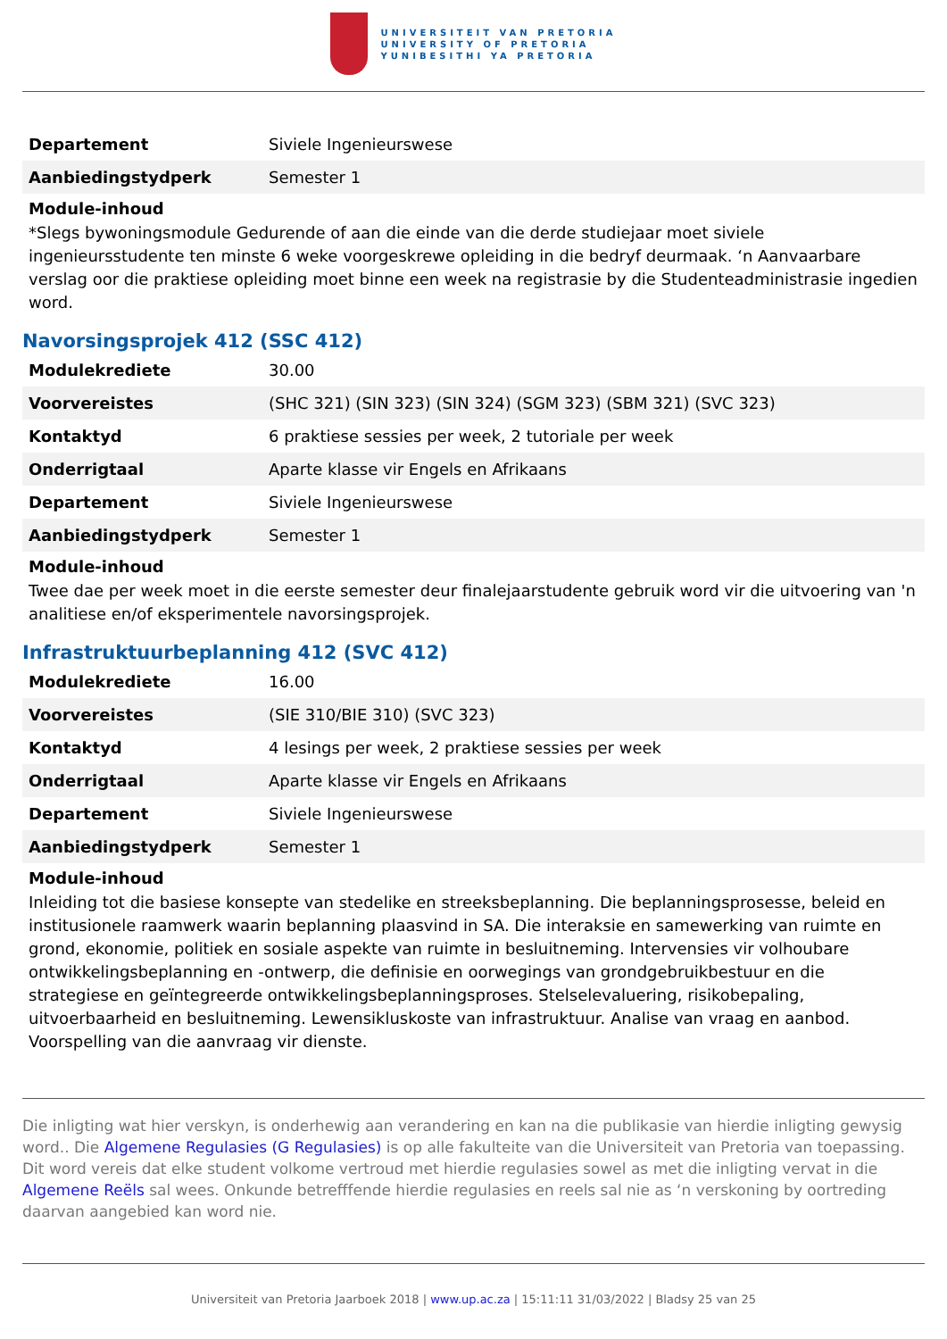UNIVERSITEIT VAN PRETORIA
UNIVERSITY OF PRETORIA
YUNIBESITHI YA PRETORIA
| Departement | Siviele Ingenieurswese |
| Aanbiedingstydperk | Semester 1 |
Module-inhoud
*Slegs bywoningsmodule Gedurende of aan die einde van die derde studiejaar moet siviele ingenieursstudente ten minste 6 weke voorgeskrewe opleiding in die bedryf deurmaak. ‘n Aanvaarbare verslag oor die praktiese opleiding moet binne een week na registrasie by die Studenteadministrasie ingedien word.
Navorsingsprojek 412 (SSC 412)
| Modulekrediete | 30.00 |
| Voorvereistes | (SHC 321) (SIN 323) (SIN 324) (SGM 323) (SBM 321) (SVC 323) |
| Kontaktyd | 6 praktiese sessies per week, 2 tutoriale per week |
| Onderrigtaal | Aparte klasse vir Engels en Afrikaans |
| Departement | Siviele Ingenieurswese |
| Aanbiedingstydperk | Semester 1 |
Module-inhoud
Twee dae per week moet in die eerste semester deur finalejaarstudente gebruik word vir die uitvoering van 'n analitiese en/of eksperimentele navorsingsprojek.
Infrastruktuurbeplanning 412 (SVC 412)
| Modulekrediete | 16.00 |
| Voorvereistes | (SIE 310/BIE 310) (SVC 323) |
| Kontaktyd | 4 lesings per week, 2 praktiese sessies per week |
| Onderrigtaal | Aparte klasse vir Engels en Afrikaans |
| Departement | Siviele Ingenieurswese |
| Aanbiedingstydperk | Semester 1 |
Module-inhoud
Inleiding tot die basiese konsepte van stedelike en streeksbeplanning. Die beplanningsprosesse, beleid en institusionele raamwerk waarin beplanning plaasvind in SA. Die interaksie en samewerking van ruimte en grond, ekonomie, politiek en sosiale aspekte van ruimte in besluitneming. Intervensies vir volhoubare ontwikkelingsbeplanning en -ontwerp, die definisie en oorwegings van grondgebruikbestuur en die strategiese en geïntegreerde ontwikkelingsbeplanningsproses. Stelselevaluering, risikobepaling, uitvoerbaarheid en besluitneming. Lewensikluskoste van infrastruktuur. Analise van vraag en aanbod. Voorspelling van die aanvraag vir dienste.
Die inligting wat hier verskyn, is onderhewig aan verandering en kan na die publikasie van hierdie inligting gewysig word.. Die Algemene Regulasies (G Regulasies) is op alle fakulteite van die Universiteit van Pretoria van toepassing. Dit word vereis dat elke student volkome vertroud met hierdie regulasies sowel as met die inligting vervat in die Algemene Reëls sal wees. Onkunde betrefffende hierdie regulasies en reels sal nie as ‘n verskoning by oortreding daarvan aangebied kan word nie.
Universiteit van Pretoria Jaarboek 2018 | www.up.ac.za | 15:11:11 31/03/2022 | Bladsy 25 van 25